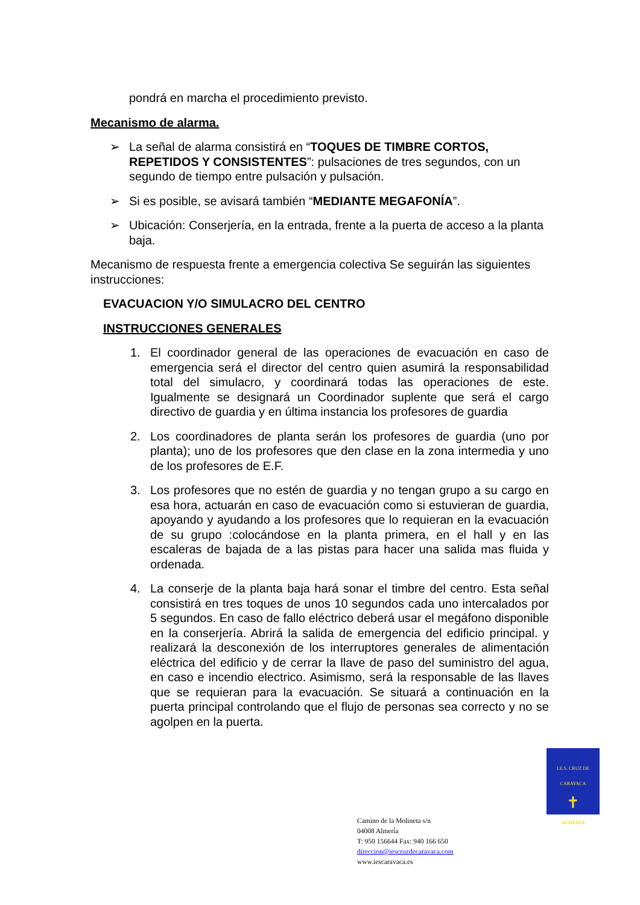pondrá en marcha el procedimiento previsto.
Mecanismo de alarma.
➢ La señal de alarma consistirá en “TOQUES DE TIMBRE CORTOS, REPETIDOS Y CONSISTENTES”: pulsaciones de tres segundos, con un segundo de tiempo entre pulsación y pulsación.
➢ Si es posible, se avisará también “MEDIANTE MEGAFONÍA”.
➢ Ubicación: Conserjería, en la entrada, frente a la puerta de acceso a la planta baja.
Mecanismo de respuesta frente a emergencia colectiva Se seguirán las siguientes instrucciones:
EVACUACION Y/O SIMULACRO DEL CENTRO
INSTRUCCIONES GENERALES
1. El coordinador general de las operaciones de evacuación en caso de emergencia será el director del centro quien asumirá la responsabilidad total del simulacro, y coordinará todas las operaciones de este. Igualmente se designará un Coordinador suplente que será el cargo directivo de guardia y en última instancia los profesores de guardia
2. Los coordinadores de planta serán los profesores de guardia (uno por planta); uno de los profesores que den clase en la zona intermedia y uno de los profesores de E.F.
3. Los profesores que no estén de guardia y no tengan grupo a su cargo en esa hora, actuarán en caso de evacuación como si estuvieran de guardia, apoyando y ayudando a los profesores que lo requieran en la evacuación de su grupo :colocándose en la planta primera, en el hall y en las escaleras de bajada de a las pistas para hacer una salida mas fluida y ordenada.
4. La conserje de la planta baja hará sonar el timbre del centro. Esta señal consistirá en tres toques de unos 10 segundos cada uno intercalados por 5 segundos. En caso de fallo eléctrico deberá usar el megáfono disponible en la conserjería. Abrirá la salida de emergencia del edificio principal. y realizará la desconexión de los interruptores generales de alimentación eléctrica del edificio y de cerrar la llave de paso del suministro del agua, en caso e incendio electrico. Asimismo, será la responsable de las llaves que se requieran para la evacuación. Se situará a continuación en la puerta principal controlando que el flujo de personas sea correcto y no se agolpen en la puerta.
I.E.S. CRUZ DE CARAVACA
✝
ALMERIA
Camino de la Molineta s/n
04008 Almerí́a
T: 950 156644 Fax: 940 166 650
direccion@iescruzdecaravaca.com
www.iescaravaca.es